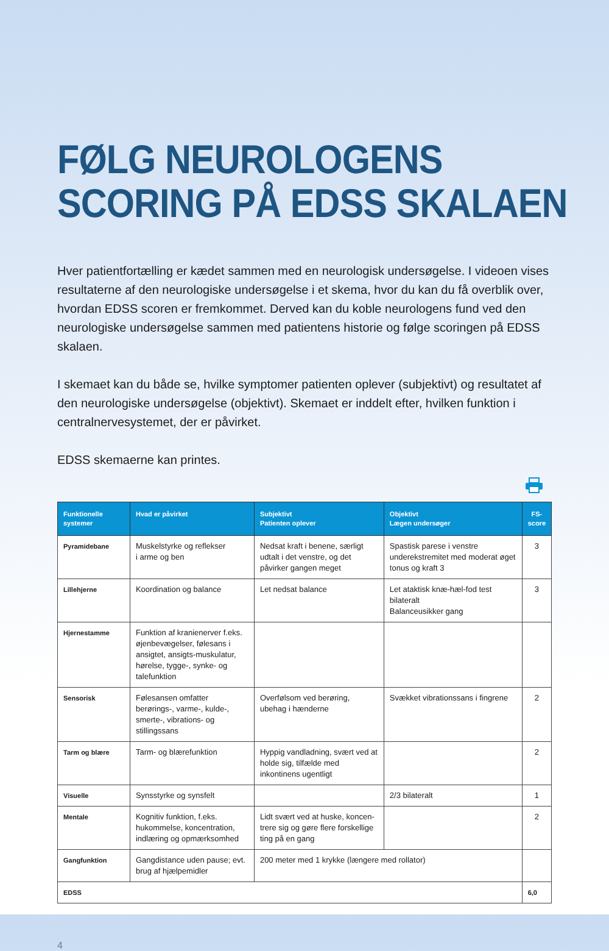FØLG NEUROLOGENS
SCORING PÅ EDSS SKALAEN
Hver patientfortælling er kædet sammen med en neurologisk undersøgelse. I videoen vises resultaterne af den neurologiske undersøgelse i et skema, hvor du kan du få overblik over, hvordan EDSS scoren er fremkommet. Derved kan du koble neurologens fund ved den neurologiske undersøgelse sammen med patientens historie og følge scoringen på EDSS skalaen.
I skemaet kan du både se, hvilke symptomer patienten oplever (subjektivt) og resultatet af den neurologiske undersøgelse (objektivt). Skemaet er inddelt efter, hvilken funktion i centralnervesystemet, der er påvirket.
EDSS skemaerne kan printes.
| Funktionelle systemer | Hvad er påvirket | Subjektivt Patienten oplever | Objektivt Lægen undersøger | FS- score |
| --- | --- | --- | --- | --- |
| Pyramidebane | Muskelstyrke og reflekser i arme og ben | Nedsat kraft i benene, særligt udtalt i det venstre, og det påvirker gangen meget | Spastisk parese i venstre underekstremitet med moderat øget tonus og kraft 3 | 3 |
| Lillehjerne | Koordination og balance | Let nedsat balance | Let ataktisk knæ-hæl-fod test bilateralt Balanceusikker gang | 3 |
| Hjernestamme | Funktion af kranienerver f.eks. øjenbevægelser, følesans i ansigtet, ansigts-muskulatur, hørelse, tygge-, synke- og talefunktion | | | |
| Sensorisk | Følesansen omfatter berørings-, varme-, kulde-, smerte-, vibrations- og stillingssans | Overfølsom ved berøring, ubehag i hænderne | Svækket vibrationssans i fingrene | 2 |
| Tarm og blære | Tarm- og blærefunktion | Hyppig vandladning, svært ved at holde sig, tilfælde med inkontinens ugentligt | | 2 |
| Visuelle | Synsstyrke og synsfelt | | 2/3 bilateralt | 1 |
| Mentale | Kognitiv funktion, f.eks. hukommelse, koncentration, indlæring og opmærksomhed | Lidt svært ved at huske, koncen-trere sig og gøre flere forskellige ting på en gang | | 2 |
| Gangfunktion | Gangdistance uden pause; evt. brug af hjælpemidler | 200 meter med 1 krykke (længere med rollator) | | |
| EDSS | | | | 6,0 |
4